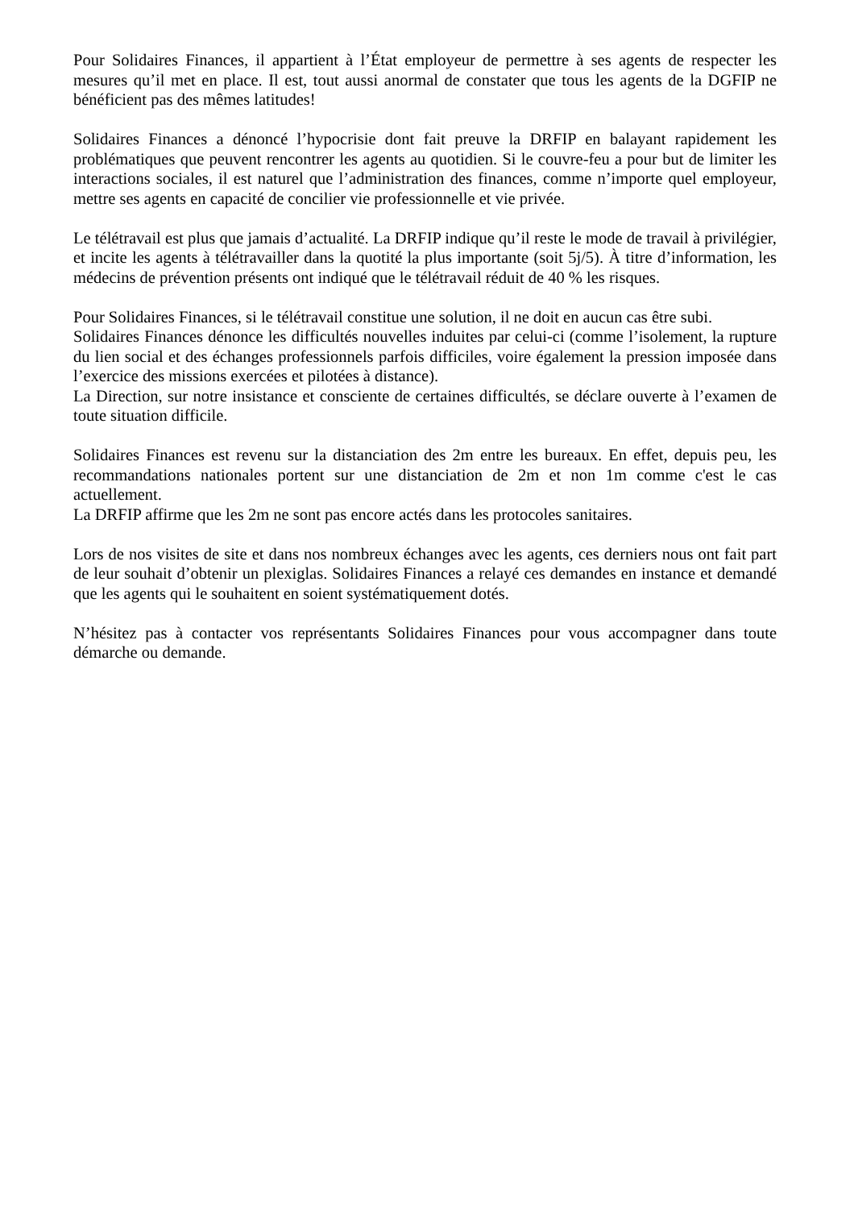Pour Solidaires Finances, il appartient à l’État employeur de permettre à ses agents de respecter les mesures qu’il met en place. Il est, tout aussi anormal de constater que tous les agents de la DGFIP ne bénéficient pas des mêmes latitudes!
Solidaires Finances a dénoncé l’hypocrisie dont fait preuve la DRFIP en balayant rapidement les problématiques que peuvent rencontrer les agents au quotidien. Si le couvre-feu a pour but de limiter les interactions sociales, il est naturel que l’administration des finances, comme n’importe quel employeur, mettre ses agents en capacité de concilier vie professionnelle et vie privée.
Le télétravail est plus que jamais d’actualité. La DRFIP indique qu’il reste le mode de travail à privilégier, et incite les agents à télétravailler dans la quotité la plus importante (soit 5j/5). À titre d’information, les médecins de prévention présents ont indiqué que le télétravail réduit de 40 % les risques.
Pour Solidaires Finances, si le télétravail constitue une solution, il ne doit en aucun cas être subi.
Solidaires Finances dénonce les difficultés nouvelles induites par celui-ci (comme l’isolement, la rupture du lien social et des échanges professionnels parfois difficiles, voire également la pression imposée dans l’exercice des missions exercées et pilotées à distance).
La Direction, sur notre insistance et consciente de certaines difficultés, se déclare ouverte à l’examen de toute situation difficile.
Solidaires Finances est revenu sur la distanciation des 2m entre les bureaux. En effet, depuis peu, les recommandations nationales portent sur une distanciation de 2m et non 1m comme c'est le cas actuellement.
La DRFIP affirme que les 2m ne sont pas encore actés dans les protocoles sanitaires.
Lors de nos visites de site et dans nos nombreux échanges avec les agents, ces derniers nous ont fait part de leur souhait d’obtenir un plexiglas. Solidaires Finances a relayé ces demandes en instance et demandé que les agents qui le souhaitent en soient systématiquement dotés.
N’hésitez pas à contacter vos représentants Solidaires Finances pour vous accompagner dans toute démarche ou demande.